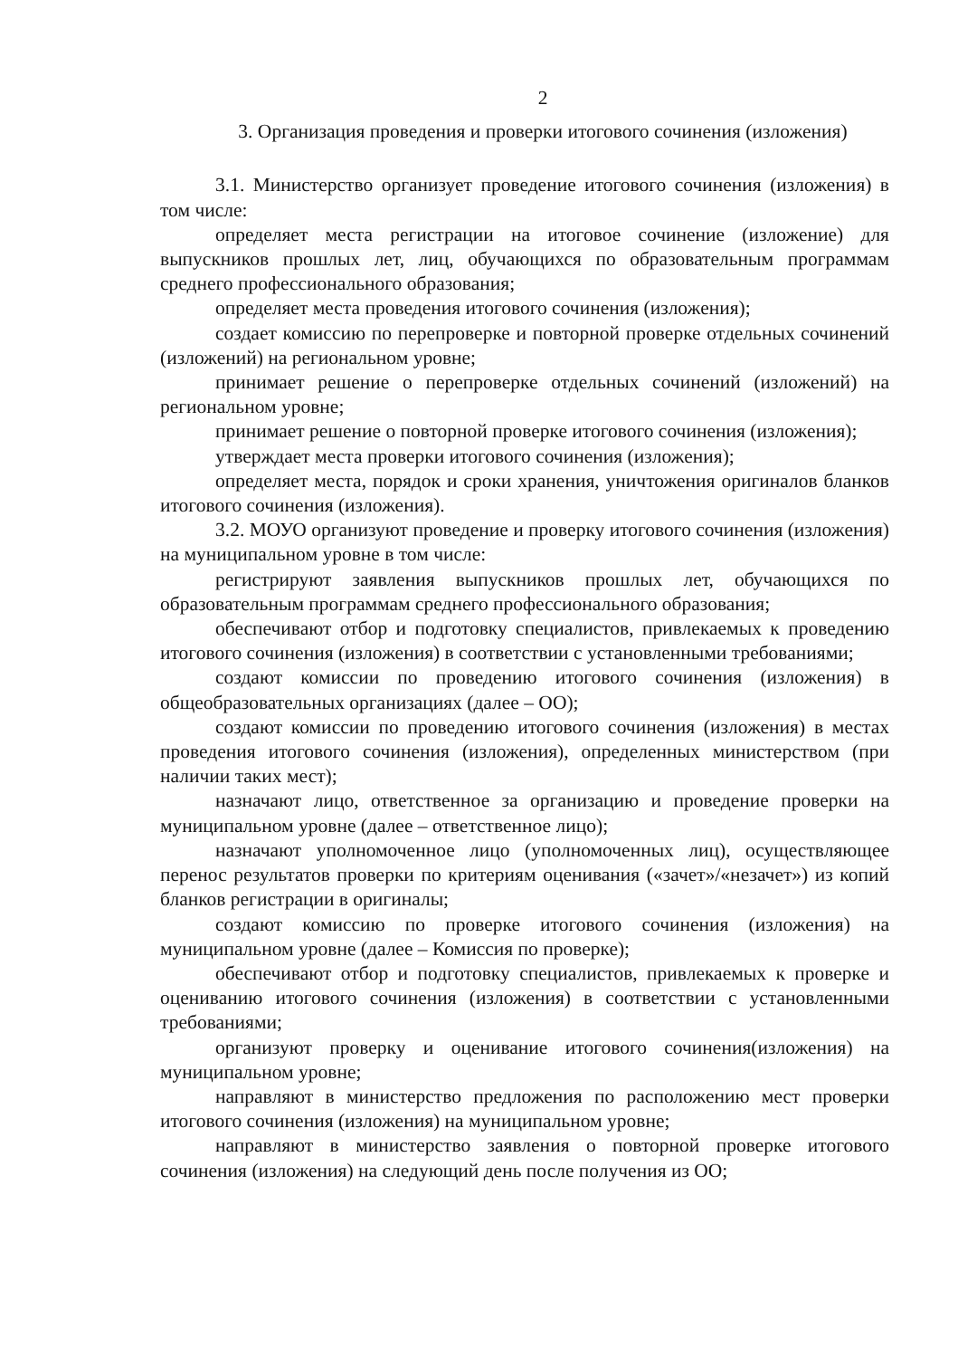2
3. Организация проведения и проверки итогового сочинения (изложения)
3.1. Министерство организует проведение итогового сочинения (изложения) в том числе:
определяет места регистрации на итоговое сочинение (изложение) для выпускников прошлых лет, лиц, обучающихся по образовательным программам среднего профессионального образования;
определяет места проведения итогового сочинения (изложения);
создает комиссию по перепроверке и повторной проверке отдельных сочинений (изложений) на региональном уровне;
принимает решение о перепроверке отдельных сочинений (изложений) на региональном уровне;
принимает решение о повторной проверке итогового сочинения (изложения);
утверждает места проверки итогового сочинения (изложения);
определяет места, порядок и сроки хранения, уничтожения оригиналов бланков итогового сочинения (изложения).
3.2. МОУО организуют проведение и проверку итогового сочинения (изложения) на муниципальном уровне в том числе:
регистрируют заявления выпускников прошлых лет, обучающихся по образовательным программам среднего профессионального образования;
обеспечивают отбор и подготовку специалистов, привлекаемых к проведению итогового сочинения (изложения) в соответствии с установленными требованиями;
создают комиссии по проведению итогового сочинения (изложения) в общеобразовательных организациях (далее – ОО);
создают комиссии по проведению итогового сочинения (изложения) в местах проведения итогового сочинения (изложения), определенных министерством (при наличии таких мест);
назначают лицо, ответственное за организацию и проведение проверки на муниципальном уровне (далее – ответственное лицо);
назначают уполномоченное лицо (уполномоченных лиц), осуществляющее перенос результатов проверки по критериям оценивания («зачет»/«незачет») из копий бланков регистрации в оригиналы;
создают комиссию по проверке итогового сочинения (изложения) на муниципальном уровне (далее – Комиссия по проверке);
обеспечивают отбор и подготовку специалистов, привлекаемых к проверке и оцениванию итогового сочинения (изложения) в соответствии с установленными требованиями;
организуют проверку и оценивание итогового сочинения(изложения) на муниципальном уровне;
направляют в министерство предложения по расположению мест проверки итогового сочинения (изложения) на муниципальном уровне;
направляют в министерство заявления о повторной проверке итогового сочинения (изложения) на следующий день после получения из ОО;